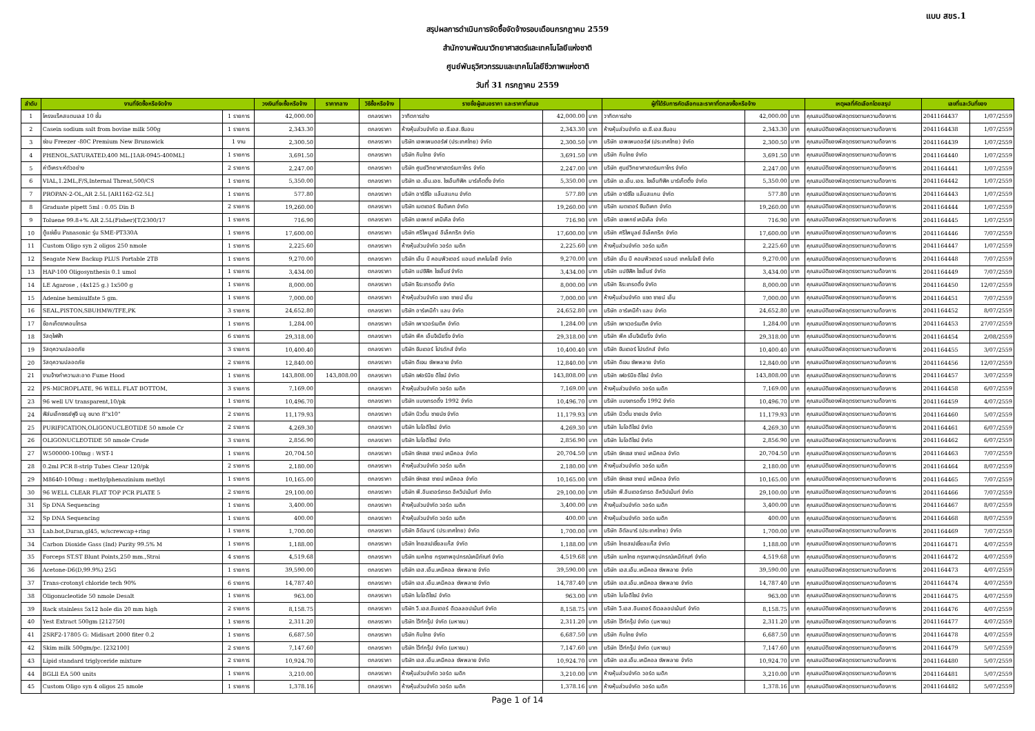แบบ สขร.1
สรุปผลการดำเนินการจัดซื้อจัดจ้างรอบเดือนกรกฎาคม 2559
สำนักงานพัฒนาวิทยาศาสตร์และเทคโนโลยีแห่งชาติ
ศูนย์พันธุวิศวกรรมและเทคโนโลยีชีวภาพแห่งชาติ
วันที่ 31 กรกฎาคม 2559
| ลำดับ | งานที่จัดซื้อหรือจัดจ้าง | | วงเงินที่จะซื้อหรือจ้าง | ราคากลาง | วิธีซื้อหรือจ้าง | รายชื่อผู้เสนอราคา และราคาที่เสนอ | | | ผู้ที่ได้รับการคัดเลือกและราคาที่ตกลงซื้อหรือจ้าง | | | เหตุผลที่คัดเลือกโดยสรุป | เลขที่และวันที่ของ | |
| --- | --- | --- | --- | --- | --- | --- | --- | --- | --- | --- | --- | --- | --- | --- |
| 1 | โครงแร็คสแตนเลส 10 ชั้น | 1 รายการ | 42,000.00 | | ตกลงราคา | วาทิตการช่าง | 42,000.00 | บาท | วาทิตการช่าง | 42,000.00 | บาท | คุณสมบัติของพัสดุตรงตามความต้องการ | 2041164437 | 1/07/2559 |
| 2 | Casein sodium salt from bovine milk 500g | 1 รายการ | 2,343.30 | | ตกลงราคา | ห้างหุ้นส่วนจำกัด เอ.ซี.เอส.ซีนอน | 2,343.30 | บาท | ห้างหุ้นส่วนจำกัด เอ.ซี.เอส.ซีนอน | 2,343.30 | บาท | คุณสมบัติของพัสดุตรงตามความต้องการ | 2041164438 | 1/07/2559 |
| 3 | ซ่อม Freezer -80C Premium New Brunswick | 1 งาน | 2,300.50 | | ตกลงราคา | บริษัท เอพเพนดอร์ฟ (ประเทศไทย) จำกัด | 2,300.50 | บาท | บริษัท เอพเพนดอร์ฟ (ประเทศไทย) จำกัด | 2,300.50 | บาท | คุณสมบัติของพัสดุตรงตามความต้องการ | 2041164439 | 1/07/2559 |
| 4 | PHENOL,SATURATED,400 ML.[1AR-0945-400ML] | 1 รายการ | 3,691.50 | | ตกลงราคา | บริษัท กิบไทย จำกัด | 3,691.50 | บาท | บริษัท กิบไทย จำกัด | 3,691.50 | บาท | คุณสมบัติของพัสดุตรงตามความต้องการ | 2041164440 | 1/07/2559 |
| 5 | ค่าวิเคราะห์ตัวอย่าง | 2 รายการ | 2,247.00 | | ตกลงราคา | บริษัท ศูนย์วิทยาศาสตร์เบทาโกร จำกัด | 2,247.00 | บาท | บริษัท ศูนย์วิทยาศาสตร์เบทาโกร จำกัด | 2,247.00 | บาท | คุณสมบัติของพัสดุตรงตามความต้องการ | 2041164441 | 1/07/2559 |
| 6 | VIAL,1.2ML,F/S,Internal Threat,500/CS | 1 รายการ | 5,350.00 | | ตกลงราคา | บริษัท เอ.เอ็น.เอช. ไซเอ็นทิฟิค มาร์เก็ตติ้ง จำกัด | 5,350.00 | บาท | บริษัท เอ.เอ็น.เอช. ไซเอ็นทิฟิค มาร์เก็ตติ้ง จำกัด | 5,350.00 | บาท | คุณสมบัติของพัสดุตรงตามความต้องการ | 2041164442 | 1/07/2559 |
| 7 | PROPAN-2-OL,AR 2.5L [AR1162-G2.5L] | 1 รายการ | 577.80 | | ตกลงราคา | บริษัท อาร์ซีไอ แล็บสแกน จำกัด | 577.80 | บาท | บริษัท อาร์ซีไอ แล็บสแกน จำกัด | 577.80 | บาท | คุณสมบัติของพัสดุตรงตามความต้องการ | 2041164443 | 1/07/2559 |
| 8 | Graduate pipett 5ml : 0.05 Din B | 2 รายการ | 19,260.00 | | ตกลงราคา | บริษัท เบตเตอร์ ซินดิเคท จำกัด | 19,260.00 | บาท | บริษัท เบตเตอร์ ซินดิเคท จำกัด | 19,260.00 | บาท | คุณสมบัติของพัสดุตรงตามความต้องการ | 2041164444 | 1/07/2559 |
| 9 | Toluene 99.8+% AR 2.5L(Fisher)[T/2300/17 | 1 รายการ | 716.90 | | ตกลงราคา | บริษัท เอเพกซ์ เคมิเคิล จำกัด | 716.90 | บาท | บริษัท เอเพกซ์ เคมิเคิล จำกัด | 716.90 | บาท | คุณสมบัติของพัสดุตรงตามความต้องการ | 2041164445 | 1/07/2559 |
| 10 | ตู้แช่เย็น Panasonic รุ่น SME-PT330A | 1 รายการ | 17,600.00 | | ตกลงราคา | บริษัท ศรีไพบูลย์ อีเล็คทริก จำกัด | 17,600.00 | บาท | บริษัท ศรีไพบูลย์ อีเล็คทริก จำกัด | 17,600.00 | บาท | คุณสมบัติของพัสดุตรงตามความต้องการ | 2041164446 | 7/07/2559 |
| 11 | Custom Oligo syn 2 oligos 250 nmole | 1 รายการ | 2,225.60 | | ตกลงราคา | ห้างหุ้นส่วนจำกัด วอร์ด เมดิก | 2,225.60 | บาท | ห้างหุ้นส่วนจำกัด วอร์ด เมดิก | 2,225.60 | บาท | คุณสมบัติของพัสดุตรงตามความต้องการ | 2041164447 | 1/07/2559 |
| 12 | Seagate New Backup PLUS Portable 2TB | 1 รายการ | 9,270.00 | | ตกลงราคา | บริษัท เอ็น บี คอมพิวเตอร์ แอนด์ เทคโนโลยี จำกัด | 9,270.00 | บาท | บริษัท เอ็น บี คอมพิวเตอร์ แอนด์ เทคโนโลยี จำกัด | 9,270.00 | บาท | คุณสมบัติของพัสดุตรงตามความต้องการ | 2041164448 | 7/07/2559 |
| 13 | HAP-100 Oligosynthesis 0.1 umol | 1 รายการ | 3,434.00 | | ตกลงราคา | บริษัท แปซิฟิค ไซเอ็นซ์ จำกัด | 3,434.00 | บาท | บริษัท แปซิฟิค ไซเอ็นซ์ จำกัด | 3,434.00 | บาท | คุณสมบัติของพัสดุตรงตามความต้องการ | 2041164449 | 7/07/2559 |
| 14 | LE Agarose , (4x125 g.) 1x500 g | 1 รายการ | 8,000.00 | | ตกลงราคา | บริษัท ธีระเทรดดิ้ง จำกัด | 8,000.00 | บาท | บริษัท ธีระเทรดดิ้ง จำกัด | 8,000.00 | บาท | คุณสมบัติของพัสดุตรงตามความต้องการ | 2041164450 | 12/07/2559 |
| 15 | Adenine hemisulfate 5 gm. | 1 รายการ | 7,000.00 | | ตกลงราคา | ห้างหุ้นส่วนจำกัด แซด ซายน์ เอ็น | 7,000.00 | บาท | ห้างหุ้นส่วนจำกัด แซด ซายน์ เอ็น | 7,000.00 | บาท | คุณสมบัติของพัสดุตรงตามความต้องการ | 2041164451 | 7/07/2559 |
| 16 | SEAL,PISTON,SBUHMW/TFE,PK | 3 รายการ | 24,652.80 | | ตกลงราคา | บริษัท อาร์เคมีก้า แลบ จำกัด | 24,652.80 | บาท | บริษัท อาร์เคมีก้า แลบ จำกัด | 24,652.80 | บาท | คุณสมบัติของพัสดุตรงตามความต้องการ | 2041164452 | 8/07/2559 |
| 17 | ช็อกเก็ตขาคอนโทรล | 1 รายการ | 1,284.00 | | ตกลงราคา | บริษัท เพาเวอร์เมติค จำกัด | 1,284.00 | บาท | บริษัท เพาเวอร์เมติค จำกัด | 1,284.00 | บาท | คุณสมบัติของพัสดุตรงตามความต้องการ | 2041164453 | 27/07/2559 |
| 18 | วัสดุไฟฟ้า | 6 รายการ | 29,318.00 | | ตกลงราคา | บริษัท พีค เอ็นจิเนียริ่ง จำกัด | 29,318.00 | บาท | บริษัท พีค เอ็นจิเนียริ่ง จำกัด | 29,318.00 | บาท | คุณสมบัติของพัสดุตรงตามความต้องการ | 2041164454 | 2/08/2559 |
| 19 | วัสดุความปลอดภัย | 3 รายการ | 10,400.40 | | ตกลงราคา | บริษัท ชินเตอร์ โปรดักส์ จำกัด | 10,400.40 | บาท | บริษัท ชินเตอร์ โปรดักส์ จำกัด | 10,400.40 | บาท | คุณสมบัติของพัสดุตรงตามความต้องการ | 2041164455 | 3/07/2559 |
| 20 | วัสดุความปลอดภัย | 2 รายการ | 12,840.00 | | ตกลงราคา | บริษัท ดีเจน ซัพพลาย จำกัด | 12,840.00 | บาท | บริษัท ดีเจน ซัพพลาย จำกัด | 12,840.00 | บาท | คุณสมบัติของพัสดุตรงตามความต้องการ | 2041164456 | 12/07/2559 |
| 21 | งานจ้างทำความสะอาด Fume Hood | 1 รายการ | 143,808.00 | 143,808.00 | ตกลงราคา | บริษัท เฟอร์บิช ดีไซน์ จำกัด | 143,808.00 | บาท | บริษัท เฟอร์บิช ดีไซน์ จำกัด | 143,808.00 | บาท | คุณสมบัติของพัสดุตรงตามความต้องการ | 2041164457 | 3/07/2559 |
| 22 | PS-MICROPLATE, 96 WELL FLAT BOTTOM, | 3 รายการ | 7,169.00 | | ตกลงราคา | ห้างหุ้นส่วนจำกัด วอร์ด เมดิก | 7,169.00 | บาท | ห้างหุ้นส่วนจำกัด วอร์ด เมดิก | 7,169.00 | บาท | คุณสมบัติของพัสดุตรงตามความต้องการ | 2041164458 | 6/07/2559 |
| 23 | 96 well UV transparent,10/pk | 1 รายการ | 10,496.70 | | ตกลงราคา | บริษัท แบงเทรดดิ้ง 1992 จำกัด | 10,496.70 | บาท | บริษัท แบงเทรดดิ้ง 1992 จำกัด | 10,496.70 | บาท | คุณสมบัติของพัสดุตรงตามความต้องการ | 2041164459 | 4/07/2559 |
| 24 | ฟิล์มเอ็กซเรย์ฟูจิ บลู ขนาด 8"x10" | 2 รายการ | 11,179.93 | | ตกลงราคา | บริษัท นิวตั้น ซายน์ซ จำกัด | 11,179.93 | บาท | บริษัท นิวตั้น ซายน์ซ จำกัด | 11,179.93 | บาท | คุณสมบัติของพัสดุตรงตามความต้องการ | 2041164460 | 5/07/2559 |
| 25 | PURIFICATION,OLIGONUCLEOTIDE 50 nmole Cr | 2 รายการ | 4,269.30 | | ตกลงราคา | บริษัท ไบโอดีไซน์ จำกัด | 4,269.30 | บาท | บริษัท ไบโอดีไซน์ จำกัด | 4,269.30 | บาท | คุณสมบัติของพัสดุตรงตามความต้องการ | 2041164461 | 6/07/2559 |
| 26 | OLIGONUCLEOTIDE 50 nmole Crude | 3 รายการ | 2,856.90 | | ตกลงราคา | บริษัท ไบโอดีไซน์ จำกัด | 2,856.90 | บาท | บริษัท ไบโอดีไซน์ จำกัด | 2,856.90 | บาท | คุณสมบัติของพัสดุตรงตามความต้องการ | 2041164462 | 6/07/2559 |
| 27 | W500000-100mg : WST-1 | 1 รายการ | 20,704.50 | | ตกลงราคา | บริษัท ซัคเซส ซายน์ เคมีคอล จำกัด | 20,704.50 | บาท | บริษัท ซัคเซส ซายน์ เคมีคอล จำกัด | 20,704.50 | บาท | คุณสมบัติของพัสดุตรงตามความต้องการ | 2041164463 | 7/07/2559 |
| 28 | 0.2ml PCR 8-strip Tubes Clear 120/pk | 2 รายการ | 2,180.00 | | ตกลงราคา | ห้างหุ้นส่วนจำกัด วอร์ด เมดิก | 2,180.00 | บาท | ห้างหุ้นส่วนจำกัด วอร์ด เมดิก | 2,180.00 | บาท | คุณสมบัติของพัสดุตรงตามความต้องการ | 2041164464 | 8/07/2559 |
| 29 | M8640-100mg : methylphenazinium methyl | 1 รายการ | 10,165.00 | | ตกลงราคา | บริษัท ซัคเซส ซายน์ เคมีคอล จำกัด | 10,165.00 | บาท | บริษัท ซัคเซส ซายน์ เคมีคอล จำกัด | 10,165.00 | บาท | คุณสมบัติของพัสดุตรงตามความต้องการ | 2041164465 | 7/07/2559 |
| 30 | 96 WELL CLEAR FLAT TOP PCR PLATE 5 | 2 รายการ | 29,100.00 | | ตกลงราคา | บริษัท พี.อินเตอร์เทรด อิควิปเม้นท์ จำกัด | 29,100.00 | บาท | บริษัท พี.อินเตอร์เทรด อิควิปเม้นท์ จำกัด | 29,100.00 | บาท | คุณสมบัติของพัสดุตรงตามความต้องการ | 2041164466 | 7/07/2559 |
| 31 | Sp DNA Sequencing | 1 รายการ | 3,400.00 | | ตกลงราคา | ห้างหุ้นส่วนจำกัด วอร์ด เมดิก | 3,400.00 | บาท | ห้างหุ้นส่วนจำกัด วอร์ด เมดิก | 3,400.00 | บาท | คุณสมบัติของพัสดุตรงตามความต้องการ | 2041164467 | 8/07/2559 |
| 32 | Sp DNA Sequencing | 1 รายการ | 400.00 | | ตกลงราคา | ห้างหุ้นส่วนจำกัด วอร์ด เมดิก | 400.00 | บาท | ห้างหุ้นส่วนจำกัด วอร์ด เมดิก | 400.00 | บาท | คุณสมบัติของพัสดุตรงตามความต้องการ | 2041164468 | 8/07/2559 |
| 33 | Lab.bot,Duran,gl45, w/screwcap+ring | 1 รายการ | 1,700.00 | | ตกลงราคา | บริษัท อิตัลมาร์ (ประเทศไทย) จำกัด | 1,700.00 | บาท | บริษัท อิตัลมาร์ (ประเทศไทย) จำกัด | 1,700.00 | บาท | คุณสมบัติของพัสดุตรงตามความต้องการ | 2041164469 | 7/07/2559 |
| 34 | Carbon Dioxide Gass (Ind) Purity 99.5% M | 1 รายการ | 1,188.00 | | ตกลงราคา | บริษัท ไทยสเปเชี่ยลแก๊ส จำกัด | 1,188.00 | บาท | บริษัท ไทยสเปเชี่ยลแก๊ส จำกัด | 1,188.00 | บาท | คุณสมบัติของพัสดุตรงตามความต้องการ | 2041164471 | 4/07/2559 |
| 35 | Forceps ST.ST Blunt Points,250 mm.,Strai | 4 รายการ | 4,519.68 | | ตกลงราคา | บริษัท เบคไทย กรุงเทพอุปกรณ์เคมีภัณฑ์ จำกัด | 4,519.68 | บาท | บริษัท เบคไทย กรุงเทพอุปกรณ์เคมีภัณฑ์ จำกัด | 4,519.68 | บาท | คุณสมบัติของพัสดุตรงตามความต้องการ | 2041164472 | 4/07/2559 |
| 36 | Acetone-D6(D,99.9%) 25G | 1 รายการ | 39,590.00 | | ตกลงราคา | บริษัท เอส.เอ็ม.เคมีคอล ซัพพลาย จำกัด | 39,590.00 | บาท | บริษัท เอส.เอ็ม.เคมีคอล ซัพพลาย จำกัด | 39,590.00 | บาท | คุณสมบัติของพัสดุตรงตามความต้องการ | 2041164473 | 4/07/2559 |
| 37 | Trans-crotonyl chloride tech 90% | 6 รายการ | 14,787.40 | | ตกลงราคา | บริษัท เอส.เอ็ม.เคมีคอล ซัพพลาย จำกัด | 14,787.40 | บาท | บริษัท เอส.เอ็ม.เคมีคอล ซัพพลาย จำกัด | 14,787.40 | บาท | คุณสมบัติของพัสดุตรงตามความต้องการ | 2041164474 | 4/07/2559 |
| 38 | Oligonucleotide 50 nmole Desalt | 1 รายการ | 963.00 | | ตกลงราคา | บริษัท ไบโอดีไซน์ จำกัด | 963.00 | บาท | บริษัท ไบโอดีไซน์ จำกัด | 963.00 | บาท | คุณสมบัติของพัสดุตรงตามความต้องการ | 2041164475 | 4/07/2559 |
| 39 | Rack stainless 5x12 hole dia 20 mm high | 2 รายการ | 8,158.75 | | ตกลงราคา | บริษัท วี.เอส.อินเตอร์ ดีเวลลอปเม้นท์ จำกัด | 8,158.75 | บาท | บริษัท วี.เอส.อินเตอร์ ดีเวลลอปเม้นท์ จำกัด | 8,158.75 | บาท | คุณสมบัติของพัสดุตรงตามความต้องการ | 2041164476 | 4/07/2559 |
| 40 | Yest Extract 500gm [212750] | 1 รายการ | 2,311.20 | | ตกลงราคา | บริษัท ไว้ท์กรุ๊ป จำกัด (มหาชน) | 2,311.20 | บาท | บริษัท ไว้ท์กรุ๊ป จำกัด (มหาชน) | 2,311.20 | บาท | คุณสมบัติของพัสดุตรงตามความต้องการ | 2041164477 | 4/07/2559 |
| 41 | 2SRF2-17805 G: Midisart 2000 fiter 0.2 | 1 รายการ | 6,687.50 | | ตกลงราคา | บริษัท กิบไทย จำกัด | 6,687.50 | บาท | บริษัท กิบไทย จำกัด | 6,687.50 | บาท | คุณสมบัติของพัสดุตรงตามความต้องการ | 2041164478 | 4/07/2559 |
| 42 | Skim milk 500gm/pc. [232100] | 2 รายการ | 7,147.60 | | ตกลงราคา | บริษัท ไว้ท์กรุ๊ป จำกัด (มหาชน) | 7,147.60 | บาท | บริษัท ไว้ท์กรุ๊ป จำกัด (มหาชน) | 7,147.60 | บาท | คุณสมบัติของพัสดุตรงตามความต้องการ | 2041164479 | 5/07/2559 |
| 43 | Lipid standard triglyceride mixture | 2 รายการ | 10,924.70 | | ตกลงราคา | บริษัท เอส.เอ็ม.เคมีคอล ซัพพลาย จำกัด | 10,924.70 | บาท | บริษัท เอส.เอ็ม.เคมีคอล ซัพพลาย จำกัด | 10,924.70 | บาท | คุณสมบัติของพัสดุตรงตามความต้องการ | 2041164480 | 5/07/2559 |
| 44 | BGLll EA 500 units | 1 รายการ | 3,210.00 | | ตกลงราคา | ห้างหุ้นส่วนจำกัด วอร์ด เมดิก | 3,210.00 | บาท | ห้างหุ้นส่วนจำกัด วอร์ด เมดิก | 3,210.00 | บาท | คุณสมบัติของพัสดุตรงตามความต้องการ | 2041164481 | 5/07/2559 |
| 45 | Custom Oligo syn 4 oligos 25 nmole | 1 รายการ | 1,378.16 | | ตกลงราคา | ห้างหุ้นส่วนจำกัด วอร์ด เมดิก | 1,378.16 | บาท | ห้างหุ้นส่วนจำกัด วอร์ด เมดิก | 1,378.16 | บาท | คุณสมบัติของพัสดุตรงตามความต้องการ | 2041164482 | 5/07/2559 |
Page 1 of 14